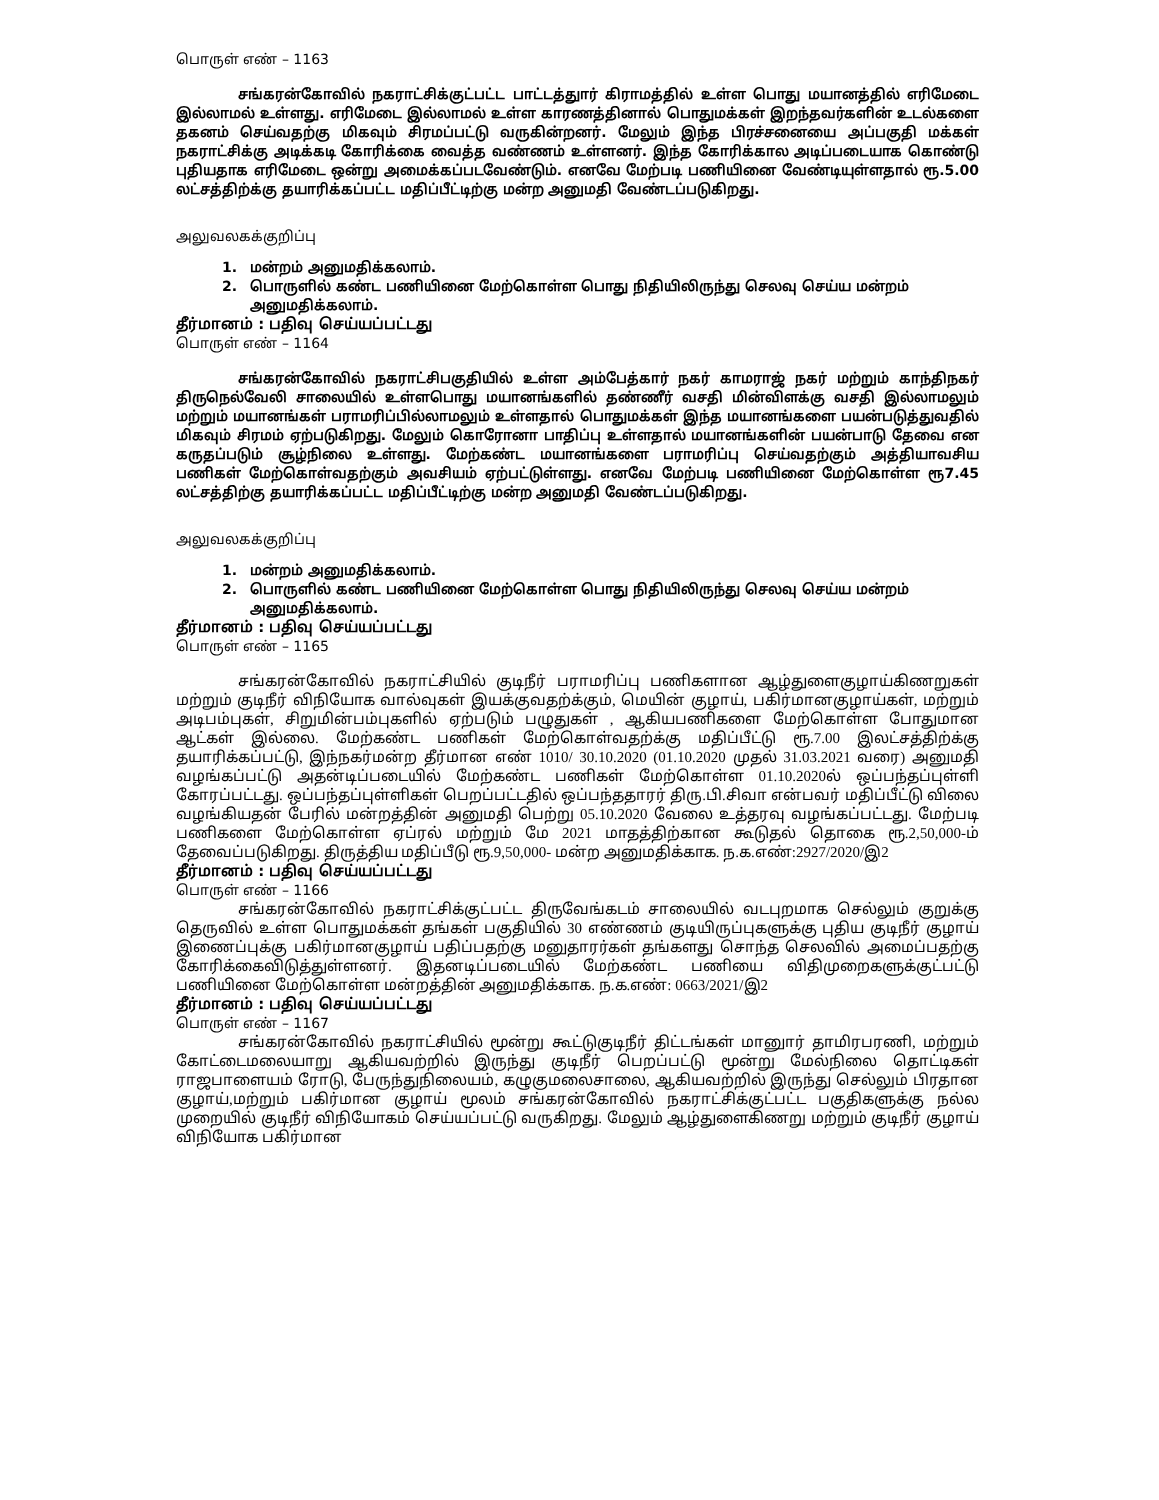பொருள் எண் – 1163
சங்கரன்கோவில் நகராட்சிக்குட்பட்ட பாட்டத்துார் கிராமத்தில் உள்ள பொது மயானத்தில் எரிமேடை இல்லாமல் உள்ளது. எரிமேடை இல்லாமல் உள்ள காரணத்தினால் பொதுமக்கள் இறந்தவர்களின் உடல்களை தகனம் செய்வதற்கு மிகவும் சிரமப்பட்டு வருகின்றனர். மேலும் இந்த பிரச்சனையை அப்பகுதி மக்கள் நகராட்சிக்கு அடிக்கடி கோரிக்கை வைத்த வண்ணம் உள்ளனர். இந்த கோரிக்கால அடிப்படையாக கொண்டு புதியதாக எரிமேடை ஒன்று அமைக்கப்படவேண்டும். எனவே மேற்படி பணியினை வேண்டியுள்ளதால் ரூ.5.00 லட்சத்திற்க்கு தயாரிக்கப்பட்ட மதிப்பீட்டிற்கு மன்ற அனுமதி வேண்டப்படுகிறது.
அலுவலகக்குறிப்பு
1. மன்றம் அனுமதிக்கலாம்.
2. பொருளில் கண்ட பணியினை மேற்கொள்ள பொது நிதியிலிருந்து செலவு செய்ய மன்றம் அனுமதிக்கலாம்.
தீர்மானம் : பதிவு செய்யப்பட்டது
பொருள் எண் – 1164
சங்கரன்கோவில் நகராட்சிபகுதியில் உள்ள அம்பேத்கார் நகர் காமராஜ் நகர் மற்றும் காந்திநகர் திருநெல்வேலி சாலையில் உள்ளபொது மயானங்களில் தண்ணீர் வசதி மின்விளக்கு வசதி இல்லாமலும் மற்றும் மயானங்கள் பராமரிப்பில்லாமலும் உள்ளதால் பொதுமக்கள் இந்த மயானங்களை பயன்படுத்துவதில் மிகவும் சிரமம் ஏற்படுகிறது. மேலும் கொரோனா பாதிப்பு உள்ளதால் மயானங்களின் பயன்பாடு தேவை என கருதப்படும் சூழ்நிலை உள்ளது. மேற்கண்ட மயானங்களை பராமரிப்பு செய்வதற்கும் அத்தியாவசிய பணிகள் மேற்கொள்வதற்கும் அவசியம் ஏற்பட்டுள்ளது. எனவே மேற்படி பணியினை மேற்கொள்ள ரூ7.45 லட்சத்திற்கு தயாரிக்கப்பட்ட மதிப்பீட்டிற்கு மன்ற அனுமதி வேண்டப்படுகிறது.
அலுவலகக்குறிப்பு
1. மன்றம் அனுமதிக்கலாம்.
2. பொருளில் கண்ட பணியினை மேற்கொள்ள பொது நிதியிலிருந்து செலவு செய்ய மன்றம் அனுமதிக்கலாம்.
தீர்மானம் : பதிவு செய்யப்பட்டது
பொருள் எண் – 1165
சங்கரன்கோவில் நகராட்சியில் குடிநீர் பராமரிப்பு பணிகளான ஆழ்துளைகுழாய்கிணறுகள் மற்றும் குடிநீர் விநியோக வால்வுகள் இயக்குவதற்க்கும், மெயின் குழாய், பகிர்மானகுழாய்கள், மற்றும் அடிபம்புகள், சிறுமின்பம்புகளில் ஏற்படும் பழுதுகள் , ஆகியபணிகளை மேற்கொள்ள போதுமான ஆட்கள் இல்லை. மேற்கண்ட பணிகள் மேற்கொள்வதற்க்கு மதிப்பீட்டு ரூ.7.00 இலட்சத்திற்க்கு தயாரிக்கப்பட்டு, இந்நகர்மன்ற தீர்மான எண் 1010/ 30.10.2020 (01.10.2020 முதல் 31.03.2021 வரை) அனுமதி வழங்கப்பட்டு அதன்டிப்படையில் மேற்கண்ட பணிகள் மேற்கொள்ள 01.10.2020ல் ஒப்பந்தப்புள்ளி கோரப்பட்டது. ஒப்பந்தப்புள்ளிகள் பெறப்பட்டதில் ஒப்பந்ததாரர் திரு.பி.சிவா என்பவர் மதிப்பீட்டு விலை வழங்கியதன் பேரில் மன்றத்தின் அனுமதி பெற்று 05.10.2020 வேலை உத்தரவு வழங்கப்பட்டது. மேற்படி பணிகளை மேற்கொள்ள ஏப்ரல் மற்றும் மே 2021 மாதத்திற்கான கூடுதல் தொகை ரூ.2,50,000-ம் தேவைப்படுகிறது. திருத்திய மதிப்பீடு ரூ.9,50,000- மன்ற அனுமதிக்காக. ந.க.எண்:2927/2020/இ2
தீர்மானம் : பதிவு செய்யப்பட்டது
பொருள் எண் – 1166
சங்கரன்கோவில் நகராட்சிக்குட்பட்ட திருவேங்கடம் சாலையில் வடபுறமாக செல்லும் குறுக்கு தெருவில் உள்ள பொதுமக்கள் தங்கள் பகுதியில் 30 எண்ணம் குடியிருப்புகளுக்கு புதிய குடிநீர் குழாய் இணைப்புக்கு பகிர்மானகுழாய் பதிப்பதற்கு மனுதாரர்கள் தங்களது சொந்த செலவில் அமைப்பதற்கு கோரிக்கைவிடுத்துள்ளனர். இதனடிப்படையில் மேற்கண்ட பணியை விதிமுறைகளுக்குட்பட்டு பணியினை மேற்கொள்ள மன்றத்தின் அனுமதிக்காக. ந.க.எண்: 0663/2021/இ2
தீர்மானம் : பதிவு செய்யப்பட்டது
பொருள் எண் – 1167
சங்கரன்கோவில் நகராட்சியில் மூன்று கூட்டுகுடிநீர் திட்டங்கள் மானுார் தாமிரபரணி, மற்றும் கோட்டைமலையாறு ஆகியவற்றில் இருந்து குடிநீர் பெறப்பட்டு மூன்று மேல்நிலை தொட்டிகள் ராஜபாளையம் ரோடு, பேருந்துநிலையம், கழுகுமலைசாலை, ஆகியவற்றில் இருந்து செல்லும் பிரதான குழாய்,மற்றும் பகிர்மான குழாய் மூலம் சங்கரன்கோவில் நகராட்சிக்குட்பட்ட பகுதிகளுக்கு நல்ல முறையில் குடிநீர் விநியோகம் செய்யப்பட்டு வருகிறது. மேலும் ஆழ்துளைகிணறு மற்றும் குடிநீர் குழாய் விநியோக பகிர்மான